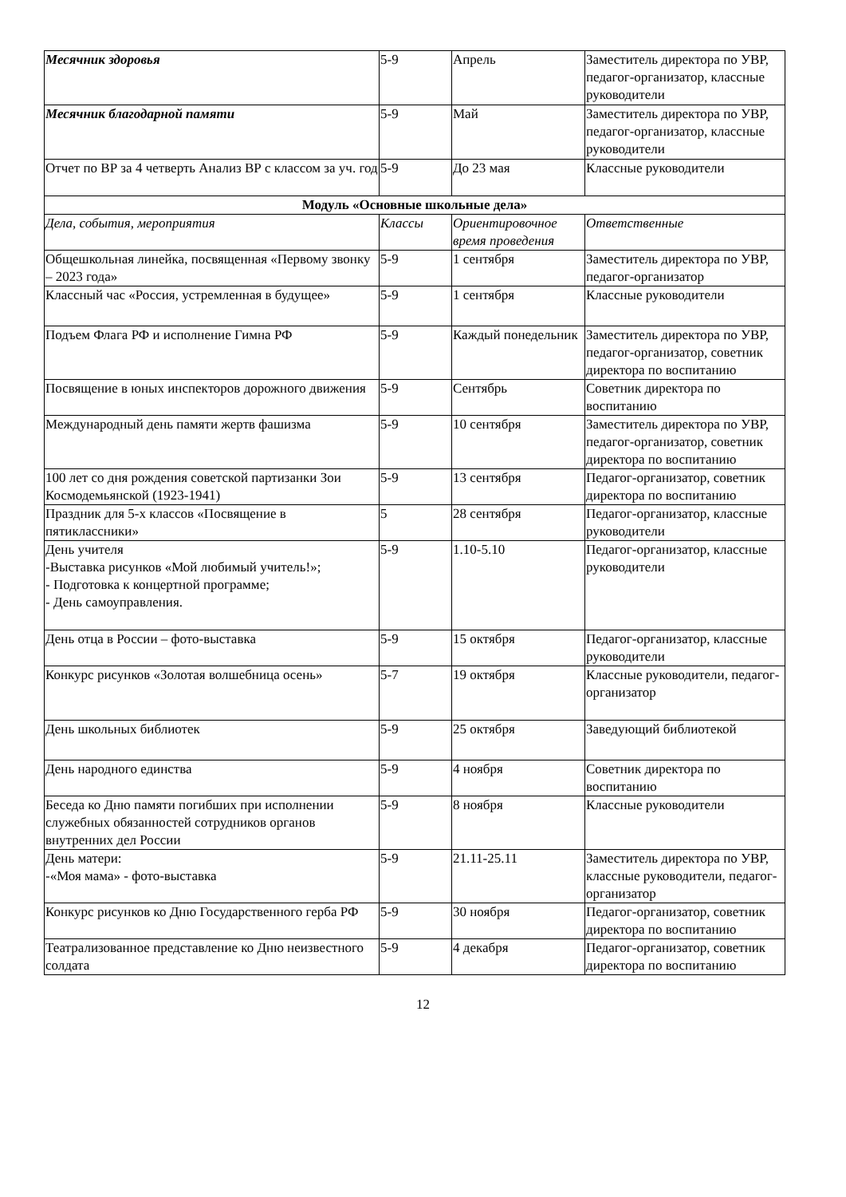| Месячник здоровья | 5-9 | Апрель | Заместитель директора по УВР, педагог-организатор, классные руководители |
| Месячник благодарной памяти | 5-9 | Май | Заместитель директора по УВР, педагог-организатор, классные руководители |
| Отчет по ВР за 4 четверть Анализ ВР с классом за уч. год | 5-9 | До 23 мая | Классные руководители |
| Модуль «Основные школьные дела» | | | |
| Дела, события, мероприятия | Классы | Ориентировочное время проведения | Ответственные |
| Общешкольная линейка, посвященная «Первому звонку – 2023 года» | 5-9 | 1 сентября | Заместитель директора по УВР, педагог-организатор |
| Классный час «Россия, устремленная в будущее» | 5-9 | 1 сентября | Классные руководители |
| Подъем Флага РФ и исполнение Гимна РФ | 5-9 | Каждый понедельник | Заместитель директора по УВР, педагог-организатор, советник директора по воспитанию |
| Посвящение в юных инспекторов дорожного движения | 5-9 | Сентябрь | Советник директора по воспитанию |
| Международный день памяти жертв фашизма | 5-9 | 10 сентября | Заместитель директора по УВР, педагог-организатор, советник директора по воспитанию |
| 100 лет со дня рождения советской партизанки Зои Космодемьянской (1923-1941) | 5-9 | 13 сентября | Педагог-организатор, советник директора по воспитанию |
| Праздник для 5-х классов «Посвящение в пятиклассники» | 5 | 28 сентября | Педагог-организатор, классные руководители |
| День учителя -Выставка рисунков «Мой любимый учитель!»; - Подготовка к концертной программе; - День самоуправления. | 5-9 | 1.10-5.10 | Педагог-организатор, классные руководители |
| День отца в России – фото-выставка | 5-9 | 15 октября | Педагог-организатор, классные руководители |
| Конкурс рисунков «Золотая волшебница осень» | 5-7 | 19 октября | Классные руководители, педагог-организатор |
| День школьных библиотек | 5-9 | 25 октября | Заведующий библиотекой |
| День народного единства | 5-9 | 4 ноября | Советник директора по воспитанию |
| Беседа ко Дню памяти погибших при исполнении служебных обязанностей сотрудников органов внутренних дел России | 5-9 | 8 ноября | Классные руководители |
| День матери: -«Моя мама» - фото-выставка | 5-9 | 21.11-25.11 | Заместитель директора по УВР, классные руководители, педагог-организатор |
| Конкурс рисунков ко Дню Государственного герба РФ | 5-9 | 30 ноября | Педагог-организатор, советник директора по воспитанию |
| Театрализованное представление ко Дню неизвестного солдата | 5-9 | 4 декабря | Педагог-организатор, советник директора по воспитанию |
12